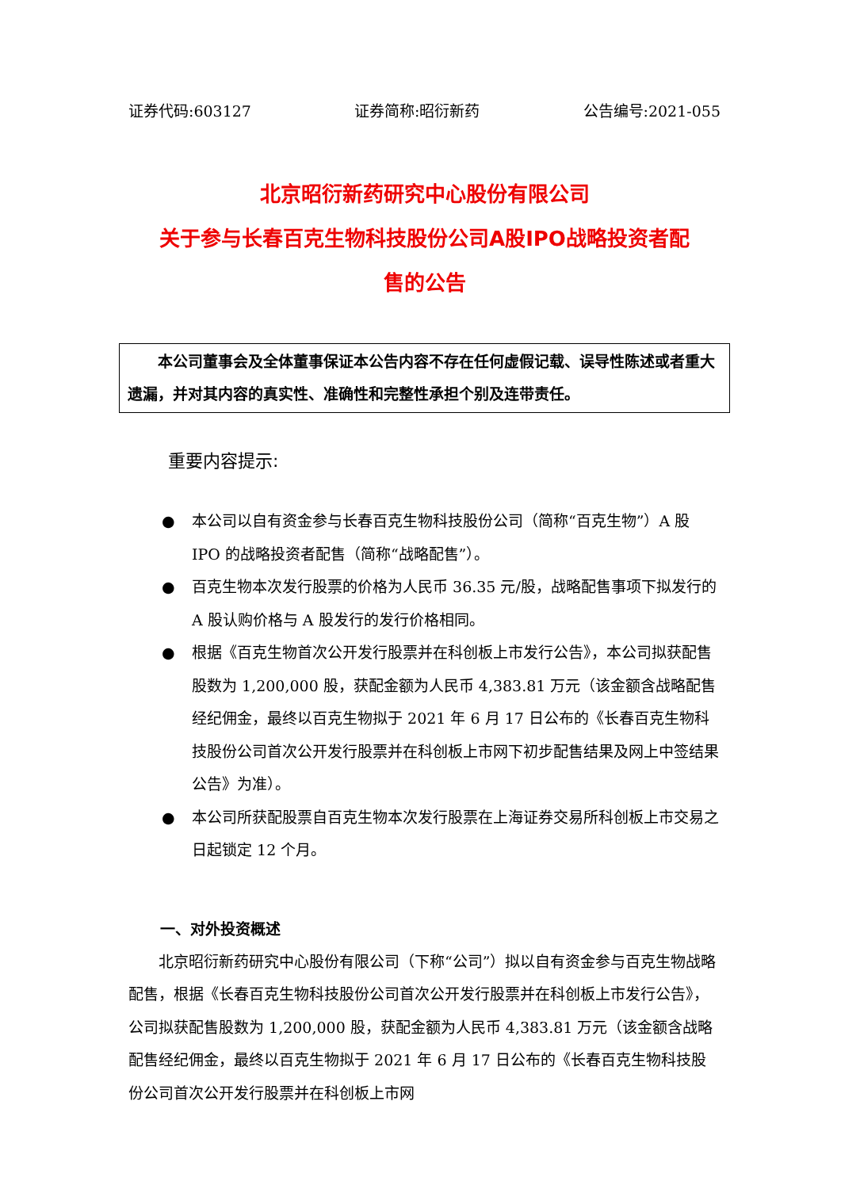证券代码:603127 证券简称:昭衍新药 公告编号:2021-055
北京昭衍新药研究中心股份有限公司
关于参与长春百克生物科技股份公司A股IPO战略投资者配
售的公告
本公司董事会及全体董事保证本公告内容不存在任何虚假记载、误导性陈述或者重大遗漏，并对其内容的真实性、准确性和完整性承担个别及连带责任。
重要内容提示:
● 本公司以自有资金参与长春百克生物科技股份公司（简称“百克生物”）A 股 IPO 的战略投资者配售（简称“战略配售”）。
● 百克生物本次发行股票的价格为人民币 36.35 元/股，战略配售事项下拟发行的 A 股认购价格与 A 股发行的发行价格相同。
● 根据《百克生物首次公开发行股票并在科创板上市发行公告》，本公司拟获配售股数为 1,200,000 股，获配金额为人民币 4,383.81 万元（该金额含战略配售经纪佣金，最终以百克生物拟于 2021 年 6 月 17 日公布的《长春百克生物科技股份公司首次公开发行股票并在科创板上市网下初步配售结果及网上中签结果公告》为准）。
● 本公司所获配股票自百克生物本次发行股票在上海证券交易所科创板上市交易之日起锁定 12 个月。
一、对外投资概述
北京昭衍新药研究中心股份有限公司（下称“公司”）拟以自有资金参与百克生物战略配售，根据《长春百克生物科技股份公司首次公开发行股票并在科创板上市发行公告》，公司拟获配售股数为 1,200,000 股，获配金额为人民币 4,383.81 万元（该金额含战略配售经纪佣金，最终以百克生物拟于 2021 年 6 月 17 日公布的《长春百克生物科技股份公司首次公开发行股票并在科创板上市网